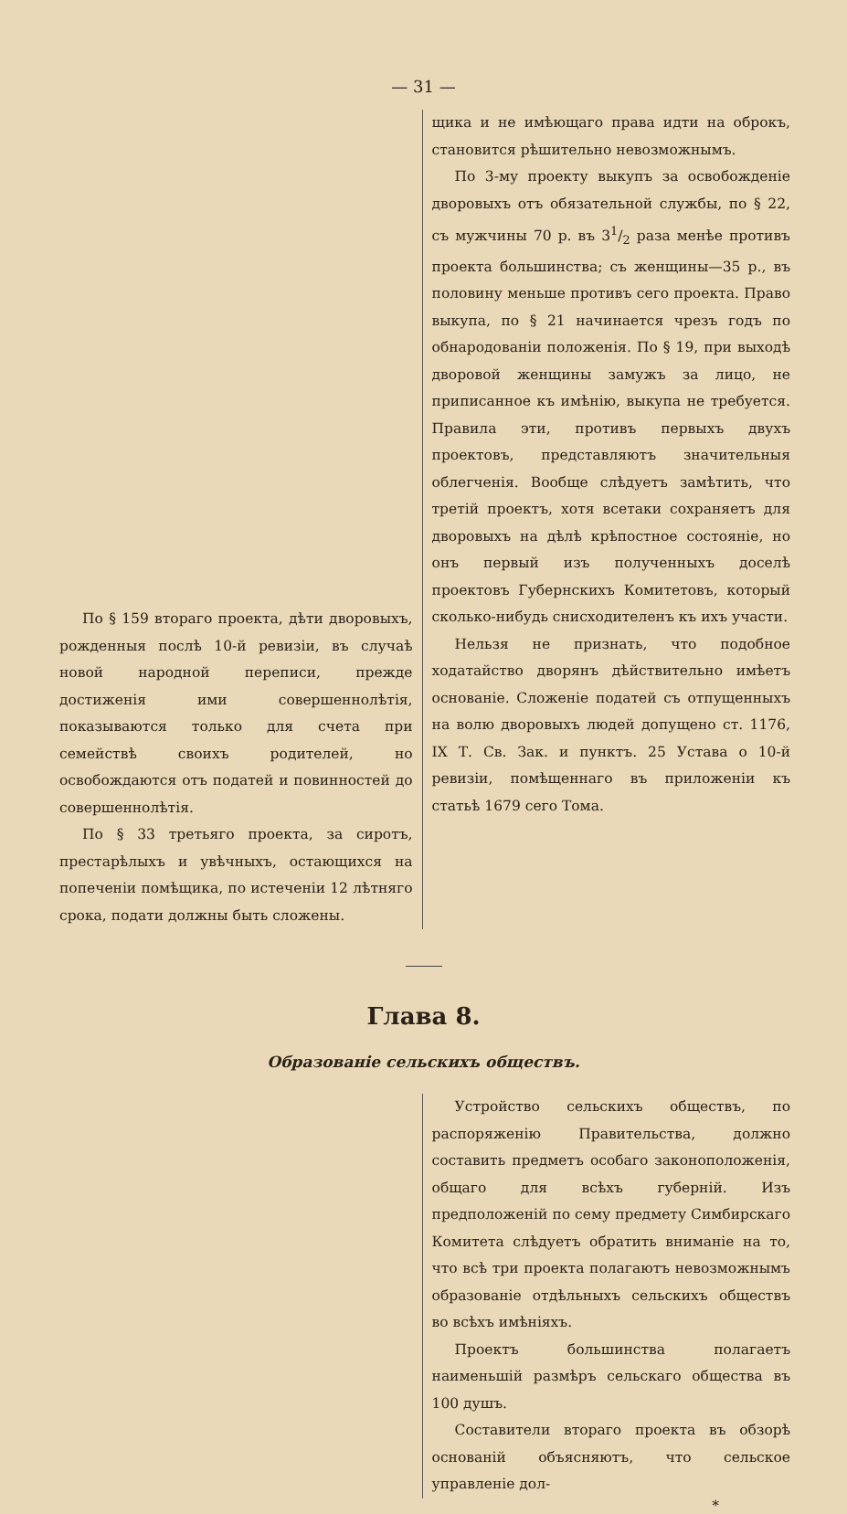— 31 —
По § 159 втораго проекта, дѣти дворовыхъ, рожденныя послѣ 10-й ревизіи, въ случаѣ новой народной переписи, прежде достиженія ими совершеннолѣтія, показываются только для счета при семействѣ своихъ родителей, но освобождаются отъ податей и повинностей до совершеннолѣтія.
По § 33 третьяго проекта, за сиротъ, престарѣлыхъ и увѣчныхъ, остающихся на попеченіи помѣщика, по истеченіи 12 лѣтняго срока, подати должны быть сложены.
щика и не имѣющаго права идти на оброкъ, становится рѣшительно невозможнымъ.
По 3-му проекту выкупъ за освобожденіе дворовыхъ отъ обязательной службы, по § 22, съ мужчины 70 р. въ 31/2 раза менѣе противъ проекта большинства; съ женщины—35 р., въ половину меньше противъ сего проекта. Право выкупа, по § 21 начинается чрезъ годъ по обнародованіи положенія. По § 19, при выходѣ дворовой женщины замужъ за лицо, не приписанное къ имѣнію, выкупа не требуется. Правила эти, противъ первыхъ двухъ проектовъ, представляютъ значительныя облегченія. Вообще слѣдуетъ замѣтить, что третій проектъ, хотя всетаки сохраняетъ для дворовыхъ на дѣлѣ крѣпостное состояніе, но онъ первый изъ полученныхъ доселѣ проектовъ Губернскихъ Комитетовъ, который сколько-нибудь снисходителенъ къ ихъ участи.
Нельзя не признать, что подобное ходатайство дворянъ дѣйствительно имѣетъ основаніе. Сложеніе податей съ отпущенныхъ на волю дворовыхъ людей допущено ст. 1176, IX Т. Св. Зак. и пунктъ. 25 Устава о 10-й ревизіи, помѣщеннаго въ приложеніи къ статьѣ 1679 сего Тома.
Глава 8.
Образованіе сельскихъ обществъ.
Устройство сельскихъ обществъ, по распоряженію Правительства, должно составить предметъ особаго законоположенія, общаго для всѣхъ губерній. Изъ предположеній по сему предмету Симбирскаго Комитета слѣдуетъ обратить вниманіе на то, что всѣ три проекта полагаютъ невозможнымъ образованіе отдѣльныхъ сельскихъ обществъ во всѣхъ имѣніяхъ.
Проектъ большинства полагаетъ наименьшій размѣръ сельскаго общества въ 100 душъ.
Составители втораго проекта въ обзорѣ основаній объясняютъ, что сельское управленіе дол-
*